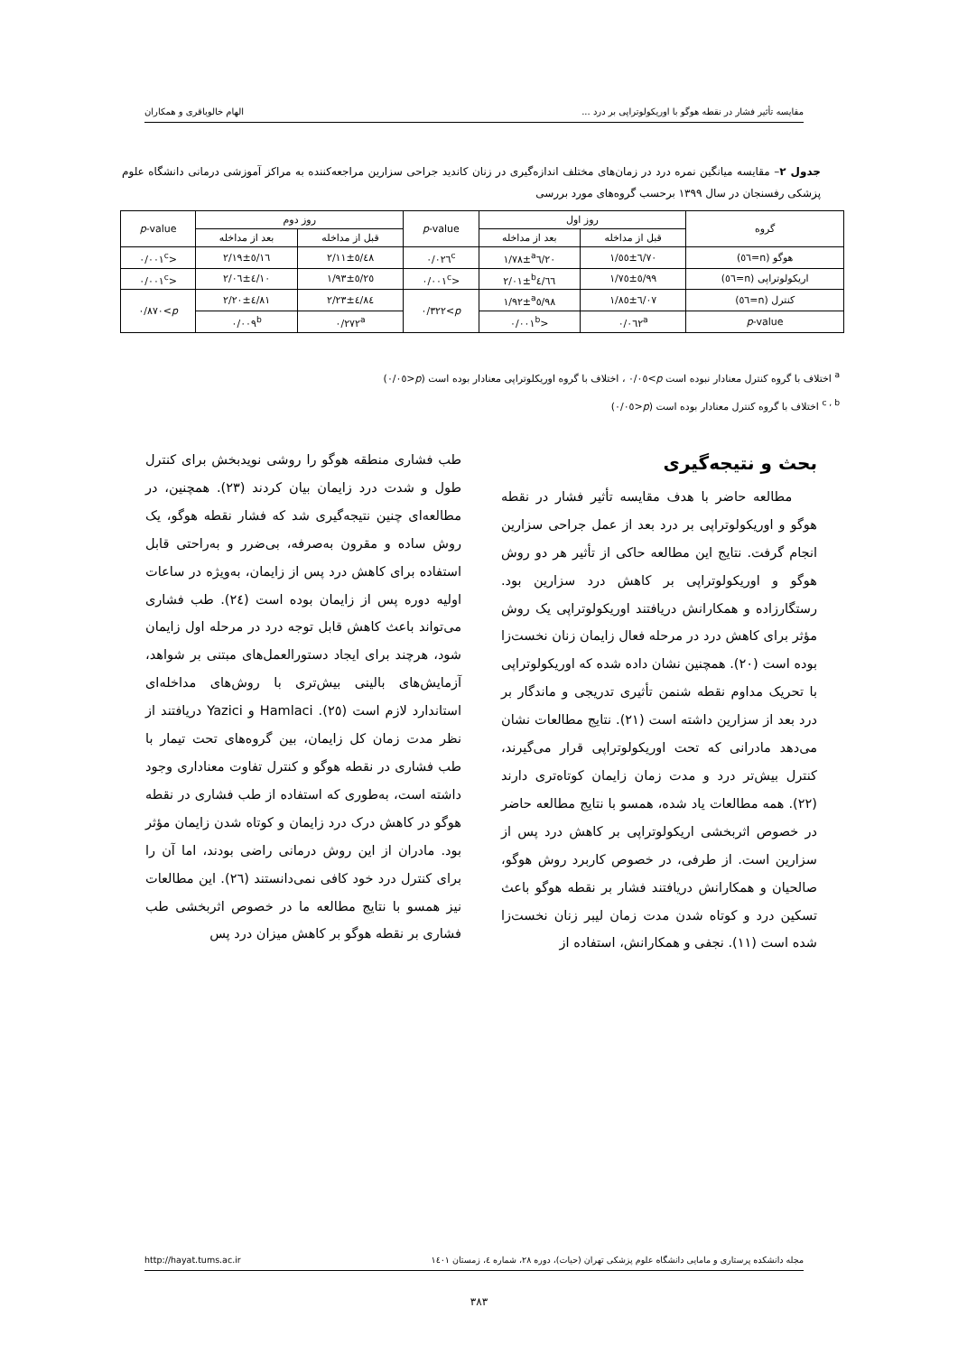مقایسه تأثیر فشار در نقطه هوگو با اوریکولوتراپی بر درد ... الهام خالوباقری و همکاران
جدول ۲– مقایسه میانگین نمره درد در زمان‌های مختلف اندازه‌گیری در زنان کاندید جراحی سزارین مراجعه‌کننده به مراکز آموزشی درمانی دانشگاه علوم پزشکی رفسنجان در سال ۱۳۹۹ برحسب گروه‌های مورد بررسی
| گروه | روز اول | | p -value | روز دوم | | p -value |
| --- | --- | --- | --- | --- | --- | --- |
| | قبل از مداخله | بعد از مداخله | | قبل از مداخله | بعد از مداخله | |
| هوگو (n=٥٦) | ٦/٧٠±١/٥٥ | <sup>a</sup> ٦/٢٠±١/٧٨ | ٠/٠٢٦<sup>c</sup> | ٥/٤٨±٢/١١ | ٥/١٦±٢/١٩ | <٠/٠٠١<sup>c</sup> |
| اریکولوتراپی (n=٥٦) | ٥/٩٩±١/٧٥ | <sup>b</sup> ٤/٦٦±٢/٠١ | <٠/٠٠١<sup>c</sup> | ٥/٢٥±١/٩٣ | ٤/١٠±٢/٠٦ | <٠/٠٠١<sup>c</sup> |
| کنترل (n=٥٦) | ٦/٠٧±١/٨٥ | <sup>a</sup> ٥/٩٨±١/٩٢ | p >٠/٣٢٢ | ٤/٨٤±٢/٢٣ | ٤/٨١±٢/٢٠ | p >٠/٨٧٠ |
| p -value | ٠/٠٦٢<sup>a</sup> | <٠/٠٠١<sup>b</sup> | | ٠/٢٧٢<sup>a</sup> | ٠/٠٠٩<sup>b</sup> | |
<sup>a</sup> اختلاف با گروه کنترل معنادار نبوده است p>٠/٠٥ ، اختلاف با گروه اوریکلوتراپی معنادار بوده است (p<٠/٠٥)
<sup>c , b</sup> اختلاف با گروه کنترل معنادار بوده است (p<٠/٠٥)
بحث و نتیجه‌گیری
مطالعه حاضر با هدف مقایسه تأثیر فشار در نقطه هوگو و اوریکولوتراپی بر درد بعد از عمل جراحی سزارین انجام گرفت. نتایج این مطالعه حاکی از تأثیر هر دو روش هوگو و اوریکولوتراپی بر کاهش درد سزارین بود. رستگارزاده و همکارانش دریافتند اوریکولوتراپی یک روش مؤثر برای کاهش درد در مرحله فعال زایمان زنان نخست‌زا بوده است (۲۰). همچنین نشان داده شده که اوریکولوتراپی با تحریک مداوم نقطه شنمن تأثیری تدریجی و ماندگار بر درد بعد از سزارین داشته است (۲۱). نتایج مطالعات نشان می‌دهد مادرانی که تحت اوریکولوتراپی قرار می‌گیرند، کنترل بیش‌تر درد و مدت زمان زایمان کوتاه‌تری دارند (۲۲). همه مطالعات یاد شده، همسو با نتایج مطالعه حاضر در خصوص اثربخشی اریکولوتراپی بر کاهش درد پس از سزارین است. از طرفی، در خصوص کاربرد روش هوگو، صالحیان و همکارانش دریافتند فشار بر نقطه هوگو باعث تسکین درد و کوتاه شدن مدت زمان لیبر زنان نخست‌زا شده است (۱۱). نجفی و همکارانش، استفاده از
طب فشاری منطقه هوگو را روشی نویدبخش برای کنترل طول و شدت درد زایمان بیان کردند (۲۳). همچنین، در مطالعه‌ای چنین نتیجه‌گیری شد که فشار نقطه هوگو، یک روش ساده و مقرون به‌صرفه، بی‌ضرر و به‌راحتی قابل استفاده برای کاهش درد پس از زایمان، به‌ویژه در ساعات اولیه دوره پس از زایمان بوده است (۲٤). طب فشاری می‌تواند باعث کاهش قابل توجه درد در مرحله اول زایمان شود، هرچند برای ایجاد دستورالعمل‌های مبتنی بر شواهد، آزمایش‌های بالینی بیش‌تری با روش‌های مداخله‌ای استاندارد لازم است (۲٥). Hamlaci و Yazici دریافتند از نظر مدت زمان کل زایمان، بین گروه‌های تحت تیمار با طب فشاری در نقطه هوگو و کنترل تفاوت معناداری وجود داشته است، به‌طوری که استفاده از طب فشاری در نقطه هوگو در کاهش درک درد زایمان و کوتاه شدن زایمان مؤثر بود. مادران از این روش درمانی راضی بودند، اما آن را برای کنترل درد خود کافی نمی‌دانستند (۲٦). این مطالعات نیز همسو با نتایج مطالعه ما در خصوص اثربخشی طب فشاری بر نقطه هوگو بر کاهش میزان درد پس
مجله دانشکده پرستاری و مامایی دانشگاه علوم پزشکی تهران (حیات)، دوره ۲۸، شماره ٤، زمستان ۱٤۰۱ http://hayat.tums.ac.ir
۳۸۳